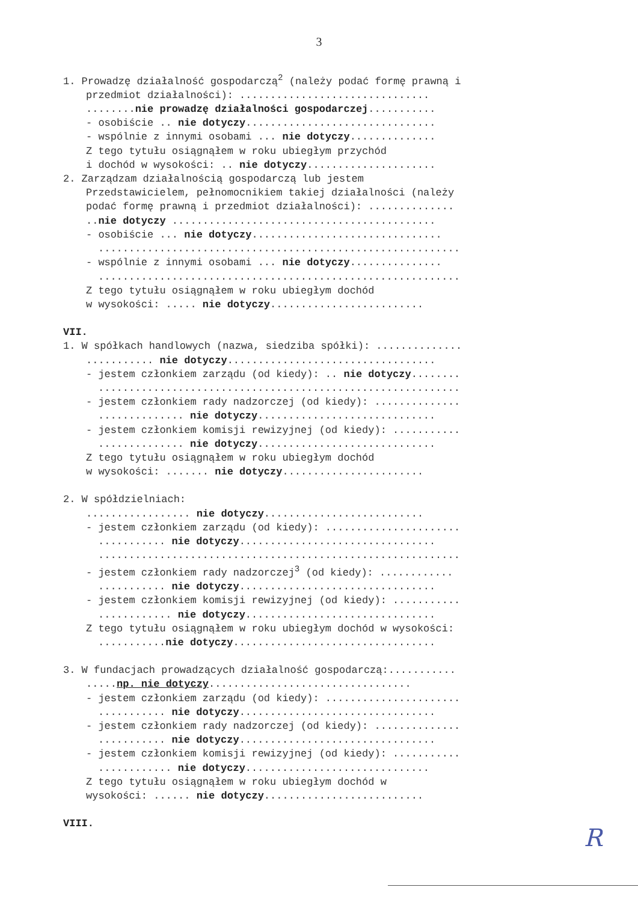3
1. Prowadzę działalność gospodarczą<sup>2</sup> (należy podać formę prawną i
przedmiot działalności): ...............................
........nie prowadzę działalności gospodarczej...........
- osobiście .. nie dotyczy...............................
- wspólnie z innymi osobami ... nie dotyczy..............
Z tego tytułu osiągnąłem w roku ubiegłym przychód
i dochód w wysokości: .. nie dotyczy.....................
2. Zarządzam działalnością gospodarczą lub jestem
Przedstawicielem, pełnomocnikiem takiej działalności (należy
podać formę prawną i przedmiot działalności): ..............
..nie dotyczy ...........................................
- osobiście ... nie dotyczy...............................
...........................................................
- wspólnie z innymi osobami ... nie dotyczy...............
...........................................................
Z tego tytułu osiągnąłem w roku ubiegłym dochód
w wysokości: ..... nie dotyczy.........................
VII.
1. W spółkach handlowych (nazwa, siedziba spółki): ..............
........... nie dotyczy..................................
- jestem członkiem zarządu (od kiedy): .. nie dotyczy........
...........................................................
- jestem członkiem rady nadzorczej (od kiedy): ..............
.............. nie dotyczy.............................
- jestem członkiem komisji rewizyjnej (od kiedy): ...........
.............. nie dotyczy.............................
Z tego tytułu osiągnąłem w roku ubiegłym dochód
w wysokości: ....... nie dotyczy.......................
2. W spółdzielniach:
................. nie dotyczy..........................
- jestem członkiem zarządu (od kiedy): ......................
........... nie dotyczy................................
...........................................................
- jestem członkiem rady nadzorczej<sup>3</sup> (od kiedy): ............
........... nie dotyczy................................
- jestem członkiem komisji rewizyjnej (od kiedy): ...........
............ nie dotyczy...............................
Z tego tytułu osiągnąłem w roku ubiegłym dochód w wysokości:
...........nie dotyczy.................................
3. W fundacjach prowadzących działalność gospodarczą:...........
.....np. nie dotyczy.................................
- jestem członkiem zarządu (od kiedy): ......................
........... nie dotyczy................................
- jestem członkiem rady nadzorczej (od kiedy): ..............
........... nie dotyczy................................
- jestem członkiem komisji rewizyjnej (od kiedy): ...........
............ nie dotyczy..............................
Z tego tytułu osiągnąłem w roku ubiegłym dochód w
wysokości: ...... nie dotyczy..........................
VIII.
R